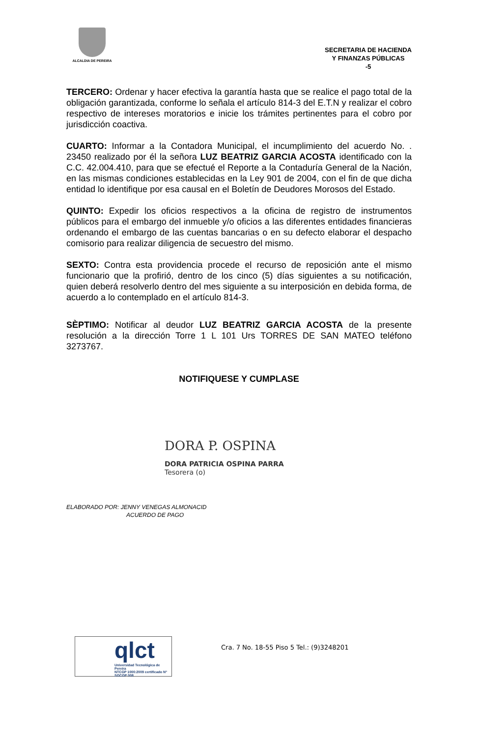ALCALDIA DE PEREIRA
SECRETARIA DE HACIENDA
Y FINANZAS PÚBLICAS
-5
TERCERO: Ordenar y hacer efectiva la garantía hasta que se realice el pago total de la obligación garantizada, conforme lo señala el artículo 814-3 del E.T.N y realizar el cobro respectivo de intereses moratorios e inicie los trámites pertinentes para el cobro por jurisdicción coactiva.
CUARTO: Informar a la Contadora Municipal, el incumplimiento del acuerdo No. . 23450 realizado por él la señora LUZ BEATRIZ GARCIA ACOSTA identificado con la C.C. 42.004.410, para que se efectué el Reporte a la Contaduría General de la Nación, en las mismas condiciones establecidas en la Ley 901 de 2004, con el fin de que dicha entidad lo identifique por esa causal en el Boletín de Deudores Morosos del Estado.
QUINTO: Expedir los oficios respectivos a la oficina de registro de instrumentos públicos para el embargo del inmueble y/o oficios a las diferentes entidades financieras ordenando el embargo de las cuentas bancarias o en su defecto elaborar el despacho comisorio para realizar diligencia de secuestro del mismo.
SEXTO: Contra esta providencia procede el recurso de reposición ante el mismo funcionario que la profirió, dentro de los cinco (5) días siguientes a su notificación, quien deberá resolverlo dentro del mes siguiente a su interposición en debida forma, de acuerdo a lo contemplado en el artículo 814-3.
SÈPTIMO: Notificar al deudor LUZ BEATRIZ GARCIA ACOSTA de la presente resolución a la dirección Torre 1 L 101 Urs TORRES DE SAN MATEO teléfono 3273767.
NOTIFIQUESE Y CUMPLASE
DORA P. OSPINA
DORA PATRICIA OSPINA PARRA
Tesorera (o)
ELABORADO POR: JENNY VENEGAS ALMONACID
ACUERDO DE PAGO
qlct
Universidad Tecnológica de Pereira
NTCGP 1000:2009 certificado Nº SGCGP 008
Cra. 7 No. 18-55 Piso 5 Tel.: (9)3248201